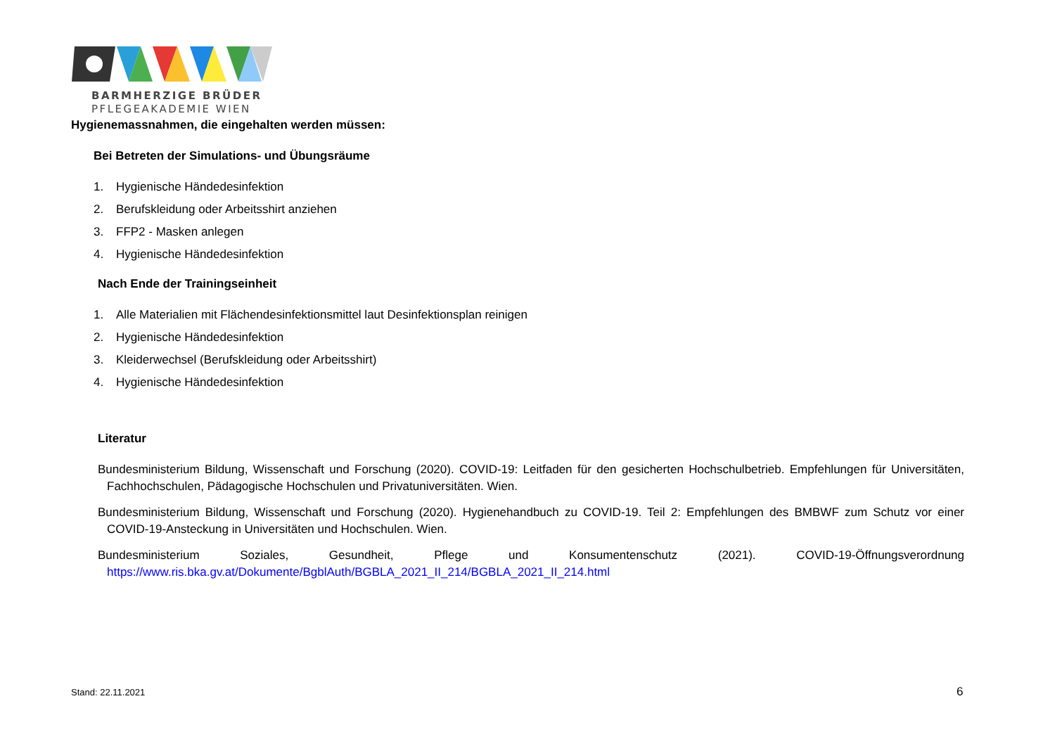BARMHERZIGE BRÜDER
PFLEGEAKADEMIE WIEN
Hygienemassnahmen, die eingehalten werden müssen:
Bei Betreten der Simulations- und Übungsräume
1. Hygienische Händedesinfektion
2. Berufskleidung oder Arbeitsshirt anziehen
3. FFP2 - Masken anlegen
4. Hygienische Händedesinfektion
Nach Ende der Trainingseinheit
1. Alle Materialien mit Flächendesinfektionsmittel laut Desinfektionsplan reinigen
2. Hygienische Händedesinfektion
3. Kleiderwechsel (Berufskleidung oder Arbeitsshirt)
4. Hygienische Händedesinfektion
Literatur
Bundesministerium Bildung, Wissenschaft und Forschung (2020). COVID-19: Leitfaden für den gesicherten Hochschulbetrieb. Empfehlungen für Universitäten, Fachhochschulen, Pädagogische Hochschulen und Privatuniversitäten. Wien.
Bundesministerium Bildung, Wissenschaft und Forschung (2020). Hygienehandbuch zu COVID-19. Teil 2: Empfehlungen des BMBWF zum Schutz vor einer COVID-19-Ansteckung in Universitäten und Hochschulen. Wien.
Bundesministerium Soziales, Gesundheit, Pflege und Konsumentenschutz (2021). COVID-19-Öffnungsverordnung https://www.ris.bka.gv.at/Dokumente/BgblAuth/BGBLA_2021_II_214/BGBLA_2021_II_214.html
Stand: 22.11.2021 6